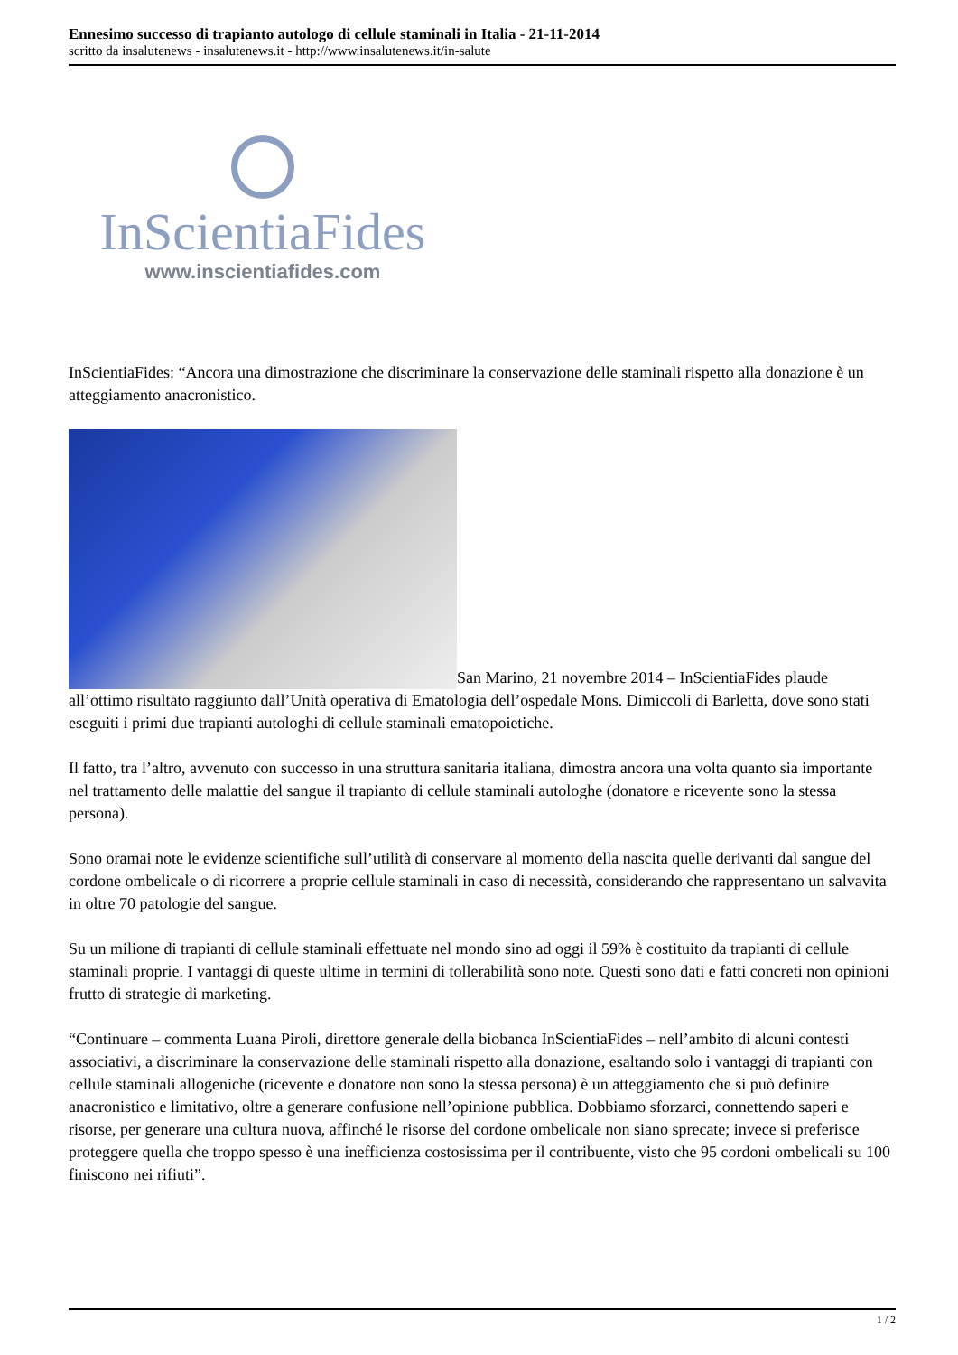Ennesimo successo di trapianto autologo di cellule staminali in Italia - 21-11-2014
scritto da insalutenews - insalutenews.it - http://www.insalutenews.it/in-salute
InScientiaFides
www.inscientiafides.com
InScientiaFides: “Ancora una dimostrazione che discriminare la conservazione delle staminali rispetto alla donazione è un atteggiamento anacronistico.
San Marino, 21 novembre 2014 – InScientiaFides plaude all’ottimo risultato raggiunto dall’Unità operativa di Ematologia dell’ospedale Mons. Dimiccoli di Barletta, dove sono stati eseguiti i primi due trapianti autologhi di cellule staminali ematopoietiche.
Il fatto, tra l’altro, avvenuto con successo in una struttura sanitaria italiana, dimostra ancora una volta quanto sia importante nel trattamento delle malattie del sangue il trapianto di cellule staminali autologhe (donatore e ricevente sono la stessa persona).
Sono oramai note le evidenze scientifiche sull’utilità di conservare al momento della nascita quelle derivanti dal sangue del cordone ombelicale o di ricorrere a proprie cellule staminali in caso di necessità, considerando che rappresentano un salvavita in oltre 70 patologie del sangue.
Su un milione di trapianti di cellule staminali effettuate nel mondo sino ad oggi il 59% è costituito da trapianti di cellule staminali proprie. I vantaggi di queste ultime in termini di tollerabilità sono note. Questi sono dati e fatti concreti non opinioni frutto di strategie di marketing.
“Continuare – commenta Luana Piroli, direttore generale della biobanca InScientiaFides – nell’ambito di alcuni contesti associativi, a discriminare la conservazione delle staminali rispetto alla donazione, esaltando solo i vantaggi di trapianti con cellule staminali allogeniche (ricevente e donatore non sono la stessa persona) è un atteggiamento che si può definire anacronistico e limitativo, oltre a generare confusione nell’opinione pubblica. Dobbiamo sforzarci, connettendo saperi e risorse, per generare una cultura nuova, affinché le risorse del cordone ombelicale non siano sprecate; invece si preferisce proteggere quella che troppo spesso è una inefficienza costosissima per il contribuente, visto che 95 cordoni ombelicali su 100 finiscono nei rifiuti”.
1 / 2